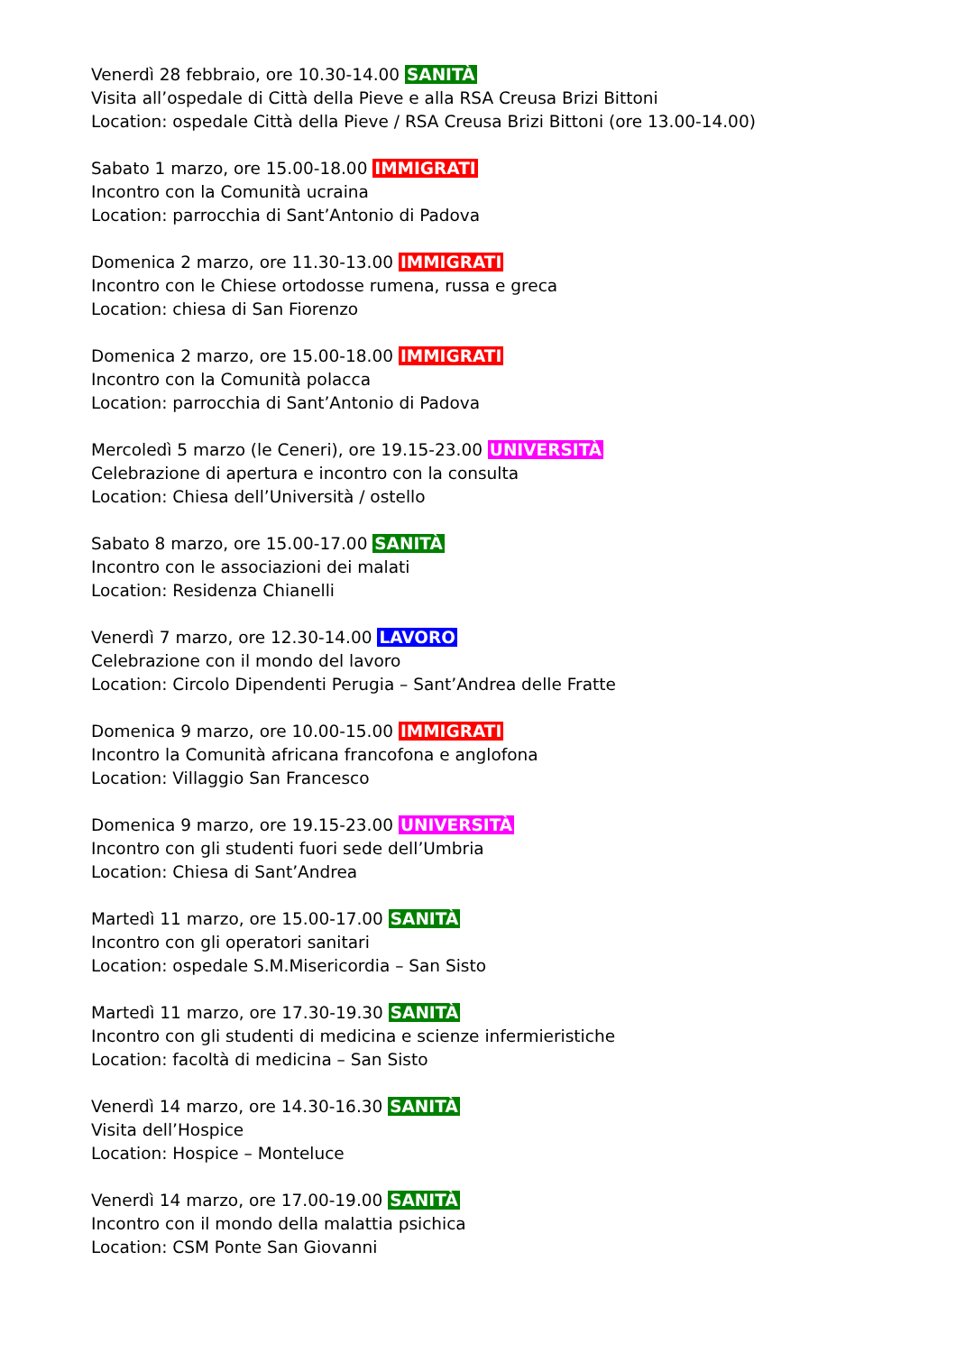Venerdì 28 febbraio, ore 10.30-14.00 SANITÀ
Visita all’ospedale di Città della Pieve e alla RSA Creusa Brizi Bittoni
Location: ospedale Città della Pieve / RSA Creusa Brizi Bittoni (ore 13.00-14.00)
Sabato 1 marzo, ore 15.00-18.00 IMMIGRATI
Incontro con la Comunità ucraina
Location: parrocchia di Sant’Antonio di Padova
Domenica 2 marzo, ore 11.30-13.00 IMMIGRATI
Incontro con le Chiese ortodosse rumena, russa e greca
Location: chiesa di San Fiorenzo
Domenica 2 marzo, ore 15.00-18.00 IMMIGRATI
Incontro con la Comunità polacca
Location: parrocchia di Sant’Antonio di Padova
Mercoledì 5 marzo (le Ceneri), ore 19.15-23.00 UNIVERSITÀ
Celebrazione di apertura e incontro con la consulta
Location: Chiesa dell’Università / ostello
Sabato 8 marzo, ore 15.00-17.00 SANITÀ
Incontro con le associazioni dei malati
Location: Residenza Chianelli
Venerdì 7 marzo, ore 12.30-14.00 LAVORO
Celebrazione con il mondo del lavoro
Location: Circolo Dipendenti Perugia – Sant’Andrea delle Fratte
Domenica 9 marzo, ore 10.00-15.00 IMMIGRATI
Incontro la Comunità africana francofona e anglofona
Location: Villaggio San Francesco
Domenica 9 marzo, ore 19.15-23.00 UNIVERSITÀ
Incontro con gli studenti fuori sede dell’Umbria
Location: Chiesa di Sant’Andrea
Martedì 11 marzo, ore 15.00-17.00 SANITÀ
Incontro con gli operatori sanitari
Location: ospedale S.M.Misericordia – San Sisto
Martedì 11 marzo, ore 17.30-19.30 SANITÀ
Incontro con gli studenti di medicina e scienze infermieristiche
Location: facoltà di medicina – San Sisto
Venerdì 14 marzo, ore 14.30-16.30 SANITÀ
Visita dell’Hospice
Location: Hospice – Monteluce
Venerdì 14 marzo, ore 17.00-19.00 SANITÀ
Incontro con il mondo della malattia psichica
Location: CSM Ponte San Giovanni